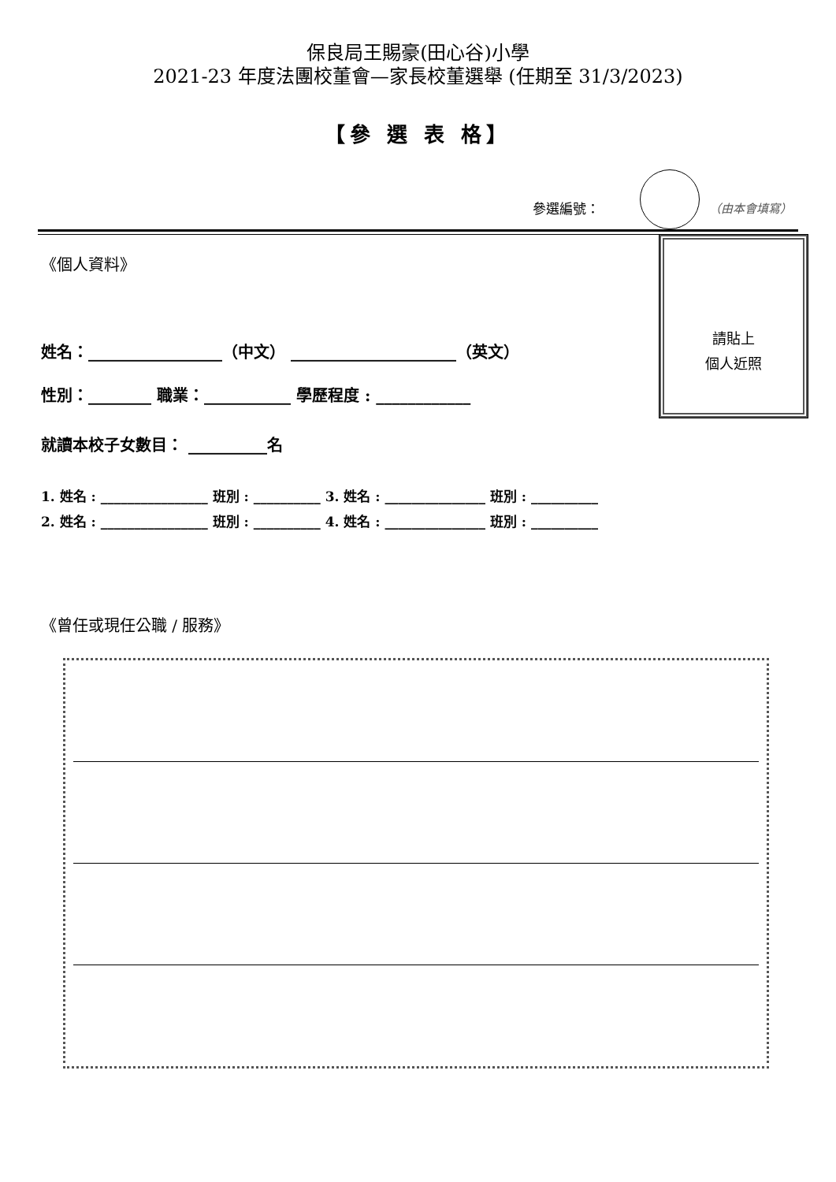保良局王賜豪(田心谷)小學
2021-23 年度法團校董會—家長校董選舉 (任期至 31/3/2023)
【參 選 表 格】
參選編號： （由本會填寫）
請貼上
個人近照
《個人資料》
姓名：_________________（中文） _____________________（英文）
性別：________ 職業：___________ 學歷程度 : ____________
就讀本校子女數目： __________名
1. 姓名 : ________________ 班別 : __________ 3. 姓名 : _______________ 班別 : __________
2. 姓名 : ________________ 班別 : __________ 4. 姓名 : _______________ 班別 : __________
《曾任或現任公職 / 服務》